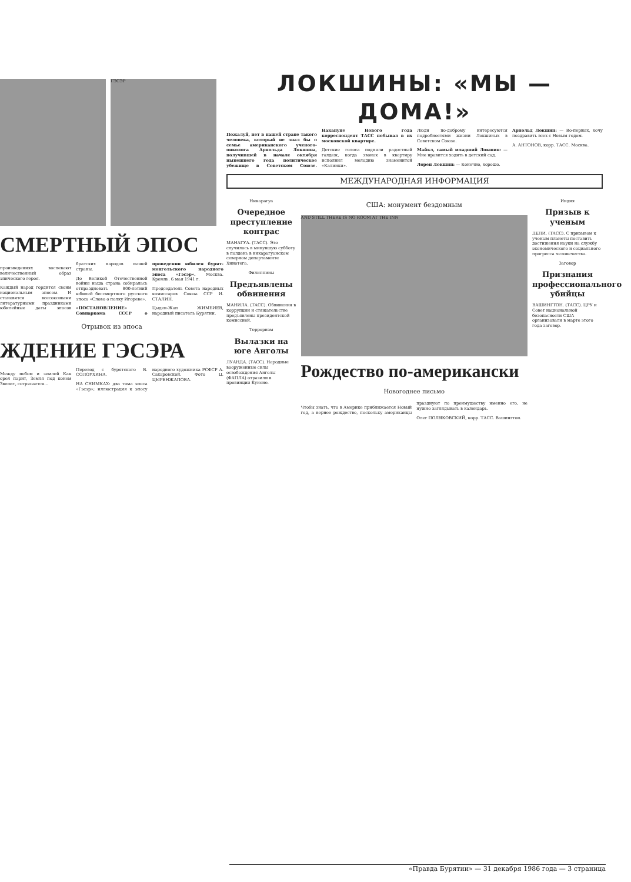ГЭСЭР
СМЕРТНЫЙ ЭПОС
произведениях воспевают величественный образ эпического героя.
Каждый народ гордится своим национальным эпосом. И становятся всесоюзными литературными праздниками юбилейные даты эпосов братских народов нашей страны.
До Великой Отечественной войны наша страна собиралась отпраздновать 800-летний юбилей бессмертного русского эпоса «Слово о полку Игореве».
«ПОСТАНОВЛЕНИЕ» Совнаркома СССР о проведении юбилея бурят-монгольского народного эпоса «Гэсэр». Москва. Кремль. 6 мая 1941 г.
Председатель Совета народных комиссаров Союза ССР И. СТАЛИН.
Цыден-Жап ЖИМБИЕВ, народный писатель Бурятии.
Отрывок из эпоса
ЖДЕНИЕ ГЭСЭРА
Между небом и землей Как орел парит, Земля под конем Звенит, сотрясается...
Перевод с бурятского В. СОЛОУХИНА.
НА СНИМКАХ: два тома эпоса «Гэсэр»; иллюстрация к эпосу народного художника РСФСР А. Сахаровской. Фото Ц. ЦЫРЕНЖАПОВА.
ЛОКШИНЫ: «МЫ — ДОМА!»
Пожалуй, нет в нашей стране такого человека, который не знал бы о семье американского ученого-онколога Арнольда Локшина, получившей в начале октября нынешнего года политическое убежище в Советском Союзе. Накануне Нового года корреспондент ТАСС побывал в их московской квартире.
Детские голоса подняли радостный галдеж, когда звонок в квартиру исполнил мелодию знаменитой «Калинки».
Люди по-доброму интересуются подробностями жизни Локшиных в Советском Союзе.
Майкл, самый младший Локшин: — Мне нравится ходить в детский сад.
Лорен Локшин: — Конечно, хорошо.
Арнольд Локшин: — Во-первых, хочу поздравить всех с Новым годом.
А. АНТОНОВ, корр. ТАСС. Москва.
МЕЖДУНАРОДНАЯ ИНФОРМАЦИЯ
Никарагуа
Очередное преступление контрас
МАНАГУА. (ТАСС). Это случилось в минувшую субботу в полдень в никарагуанском северном департаменте Хинотега.
Филиппины
Предъявлены обвинения
МАНИЛА. (ТАСС). Обвинения в коррупции и стяжательстве предъявлены президентской комиссией.
Терроризм
Вылазки на юге Анголы
ЛУАНДА. (ТАСС). Народные вооруженные силы освобождения Анголы (ФАПЛА) отразили в провинции Кунене.
США: монумент бездомным
AND STILL THERE IS NO ROOM AT THE INN
Рождество по-американски
Новогоднее письмо
Чтобы знать, что в Америке приближается Новый год, а вернее рождество, поскольку американцы празднуют по преимуществу именно его, не нужно заглядывать в календарь.
Олег ПОЛЯКОВСКИЙ, корр. ТАСС. Вашингтон.
Индия
Призыв к ученым
ДЕЛИ. (ТАСС). С призывом к ученым планеты поставить достижения науки на службу экономического и социального прогресса человечества.
Заговор
Признания профессионального убийцы
ВАШИНГТОН. (ТАСС). ЦРУ и Совет национальной безопасности США организовали в марте этого года заговор.
«Правда Бурятии» — 31 декабря 1986 года — 3 страница